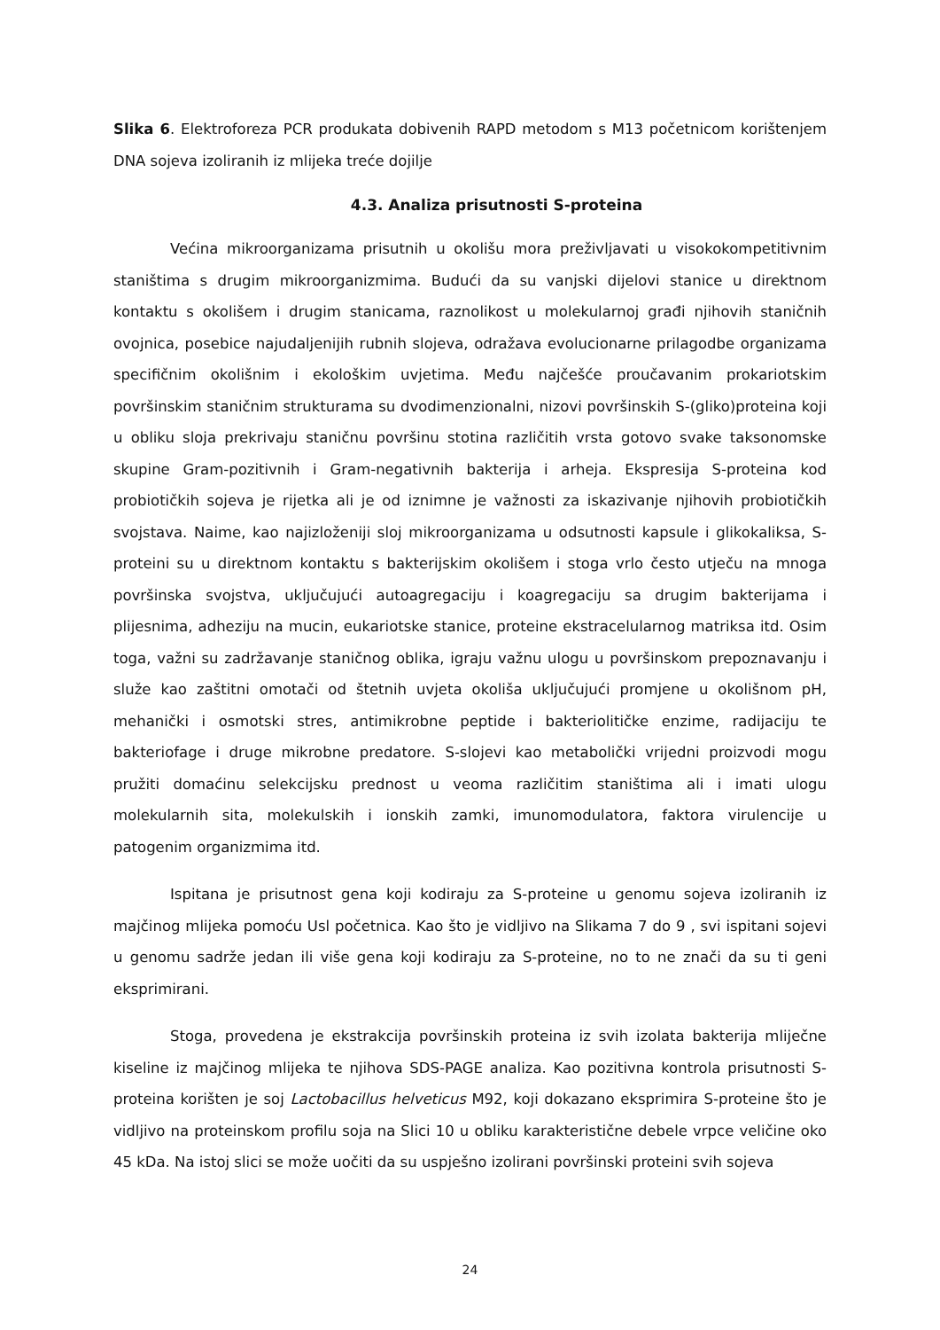Slika 6. Elektroforeza PCR produkata dobivenih RAPD metodom s M13 početnicom korištenjem DNA sojeva izoliranih iz mlijeka treće dojilje
4.3. Analiza prisutnosti S-proteina
Većina mikroorganizama prisutnih u okolišu mora preživljavati u visokokompetitivnim staništima s drugim mikroorganizmima. Budući da su vanjski dijelovi stanice u direktnom kontaktu s okolišem i drugim stanicama, raznolikost u molekularnoj građi njihovih staničnih ovojnica, posebice najudaljenijih rubnih slojeva, odražava evolucionarne prilagodbe organizama specifičnim okolišnim i ekološkim uvjetima. Među najčešće proučavanim prokariotskim površinskim staničnim strukturama su dvodimenzionalni, nizovi površinskih S-(gliko)proteina koji u obliku sloja prekrivaju staničnu površinu stotina različitih vrsta gotovo svake taksonomske skupine Gram-pozitivnih i Gram-negativnih bakterija i arheja. Ekspresija S-proteina kod probiotičkih sojeva je rijetka ali je od iznimne je važnosti za iskazivanje njihovih probiotičkih svojstava. Naime, kao najizloženiji sloj mikroorganizama u odsutnosti kapsule i glikokaliksa, S-proteini su u direktnom kontaktu s bakterijskim okolišem i stoga vrlo često utječu na mnoga površinska svojstva, uključujući autoagregaciju i koagregaciju sa drugim bakterijama i plijesnima, adheziju na mucin, eukariotske stanice, proteine ekstracelularnog matriksa itd. Osim toga, važni su zadržavanje staničnog oblika, igraju važnu ulogu u površinskom prepoznavanju i služe kao zaštitni omotači od štetnih uvjeta okoliša uključujući promjene u okolišnom pH, mehanički i osmotski stres, antimikrobne peptide i bakteriolitičke enzime, radijaciju te bakteriofage i druge mikrobne predatore. S-slojevi kao metabolički vrijedni proizvodi mogu pružiti domaćinu selekcijsku prednost u veoma različitim staništima ali i imati ulogu molekularnih sita, molekulskih i ionskih zamki, imunomodulatora, faktora virulencije u patogenim organizmima itd.
Ispitana je prisutnost gena koji kodiraju za S-proteine u genomu sojeva izoliranih iz majčinog mlijeka pomoću Usl početnica. Kao što je vidljivo na Slikama 7 do 9 , svi ispitani sojevi u genomu sadrže jedan ili više gena koji kodiraju za S-proteine, no to ne znači da su ti geni eksprimirani.
Stoga, provedena je ekstrakcija površinskih proteina iz svih izolata bakterija mliječne kiseline iz majčinog mlijeka te njihova SDS-PAGE analiza. Kao pozitivna kontrola prisutnosti S-proteina korišten je soj Lactobacillus helveticus M92, koji dokazano eksprimira S-proteine što je vidljivo na proteinskom profilu soja na Slici 10 u obliku karakteristične debele vrpce veličine oko 45 kDa. Na istoj slici se može uočiti da su uspješno izolirani površinski proteini svih sojeva
24